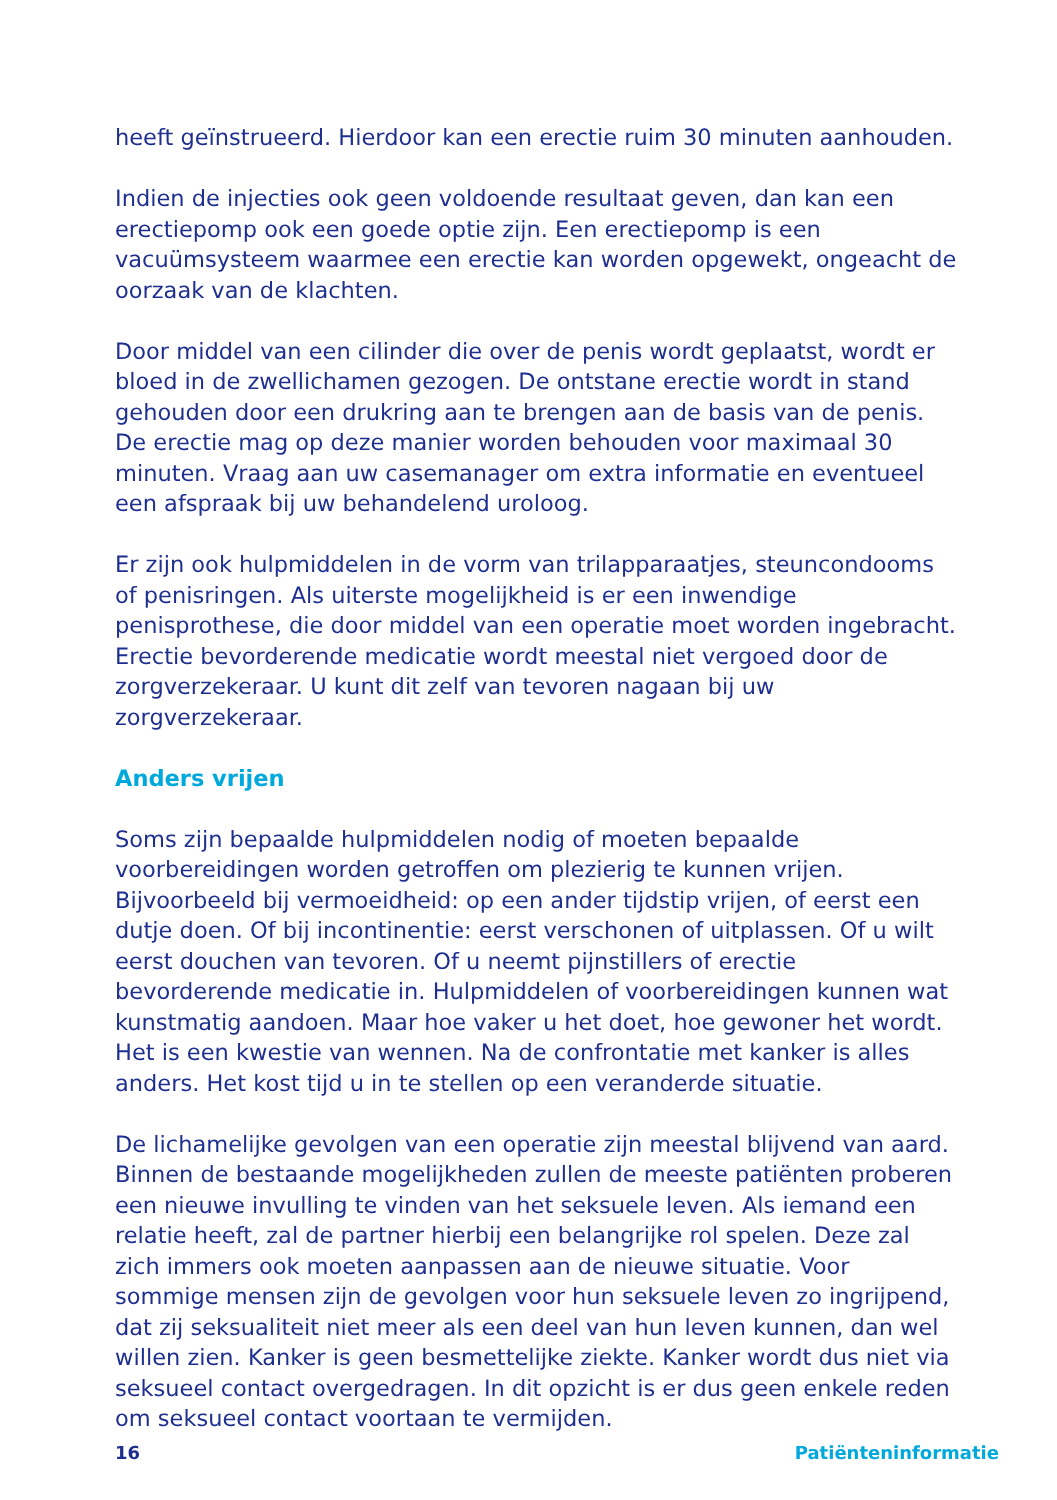heeft geïnstrueerd. Hierdoor kan een erectie ruim 30 minuten aanhouden.
Indien de injecties ook geen voldoende resultaat geven, dan kan een erectiepomp ook een goede optie zijn. Een erectiepomp is een vacuümsysteem waarmee een erectie kan worden opgewekt, ongeacht de oorzaak van de klachten.
Door middel van een cilinder die over de penis wordt geplaatst, wordt er bloed in de zwellichamen gezogen. De ontstane erectie wordt in stand gehouden door een drukring aan te brengen aan de basis van de penis. De erectie mag op deze manier worden behouden voor maximaal 30 minuten. Vraag aan uw casemanager om extra informatie en eventueel een afspraak bij uw behandelend uroloog.
Er zijn ook hulpmiddelen in de vorm van trilapparaatjes, steuncondooms of penisringen. Als uiterste mogelijkheid is er een inwendige penisprothese, die door middel van een operatie moet worden ingebracht. Erectie bevorderende medicatie wordt meestal niet vergoed door de zorgverzekeraar. U kunt dit zelf van tevoren nagaan bij uw zorgverzekeraar.
Anders vrijen
Soms zijn bepaalde hulpmiddelen nodig of moeten bepaalde voorbereidingen worden getroffen om plezierig te kunnen vrijen. Bijvoorbeeld bij vermoeidheid: op een ander tijdstip vrijen, of eerst een dutje doen. Of bij incontinentie: eerst verschonen of uitplassen. Of u wilt eerst douchen van tevoren. Of u neemt pijnstillers of erectie bevorderende medicatie in. Hulpmiddelen of voorbereidingen kunnen wat kunstmatig aandoen. Maar hoe vaker u het doet, hoe gewoner het wordt. Het is een kwestie van wennen. Na de confrontatie met kanker is alles anders. Het kost tijd u in te stellen op een veranderde situatie.
De lichamelijke gevolgen van een operatie zijn meestal blijvend van aard. Binnen de bestaande mogelijkheden zullen de meeste patiënten proberen een nieuwe invulling te vinden van het seksuele leven. Als iemand een relatie heeft, zal de partner hierbij een belangrijke rol spelen. Deze zal zich immers ook moeten aanpassen aan de nieuwe situatie. Voor sommige mensen zijn de gevolgen voor hun seksuele leven zo ingrijpend, dat zij seksualiteit niet meer als een deel van hun leven kunnen, dan wel willen zien. Kanker is geen besmettelijke ziekte. Kanker wordt dus niet via seksueel contact overgedragen. In dit opzicht is er dus geen enkele reden om seksueel contact voortaan te vermijden.
16 Patiënteninformatie